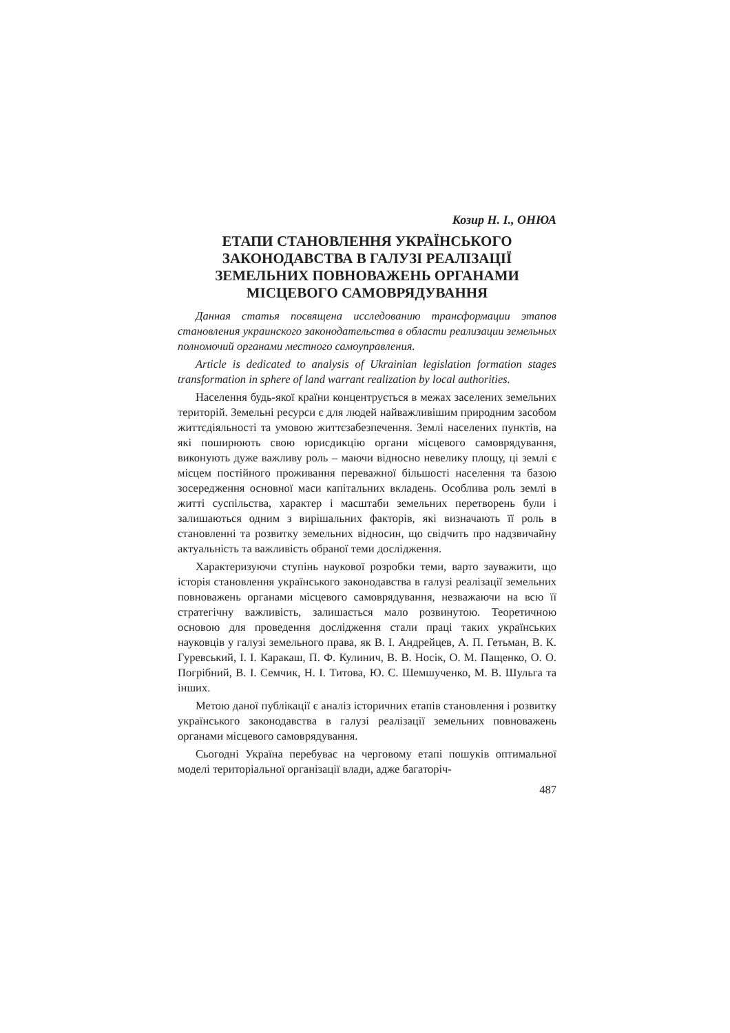Козир Н. І., ОНЮА
ЕТАПИ СТАНОВЛЕННЯ УКРАЇНСЬКОГО ЗАКОНОДАВСТВА В ГАЛУЗІ РЕАЛІЗАЦІЇ ЗЕМЕЛЬНИХ ПОВНОВАЖЕНЬ ОРГАНАМИ МІСЦЕВОГО САМОВРЯДУВАННЯ
Данная статья посвящена исследованию трансформации этапов становления украинского законодательства в области реализации земельных полномочий органами местного самоуправления.
Article is dedicated to analysis of Ukrainian legislation formation stages transformation in sphere of land warrant realization by local authorities.
Населення будь-якої країни концентрується в межах заселених земельних територій. Земельні ресурси є для людей найважливішим природним засобом життєдіяльності та умовою життєзабезпечення. Землі населених пунктів, на які поширюють свою юрисдикцію органи місцевого самоврядування, виконують дуже важливу роль – маючи відносно невелику площу, ці землі є місцем постійного проживання переважної більшості населення та базою зосередження основної маси капітальних вкладень. Особлива роль землі в житті суспільства, характер і масштаби земельних перетворень були і залишаються одним з вирішальних факторів, які визначають її роль в становленні та розвитку земельних відносин, що свідчить про надзвичайну актуальність та важливість обраної теми дослідження.
Характеризуючи ступінь наукової розробки теми, варто зауважити, що історія становлення українського законодавства в галузі реалізації земельних повноважень органами місцевого самоврядування, незважаючи на всю її стратегічну важливість, залишається мало розвинутою. Теоретичною основою для проведення дослідження стали праці таких українських науковців у галузі земельного права, як В. І. Андрейцев, А. П. Гетьман, В. К. Гуревський, І. І. Каракаш, П. Ф. Кулинич, В. В. Носік, О. М. Пащенко, О. О. Погрібний, В. І. Семчик, Н. І. Титова, Ю. С. Шемшученко, М. В. Шульга та інших.
Метою даної публікації є аналіз історичних етапів становлення і розвитку українського законодавства в галузі реалізації земельних повноважень органами місцевого самоврядування.
Сьогодні Україна перебуває на черговому етапі пошуків оптимальної моделі територіальної організації влади, адже багаторіч-
487